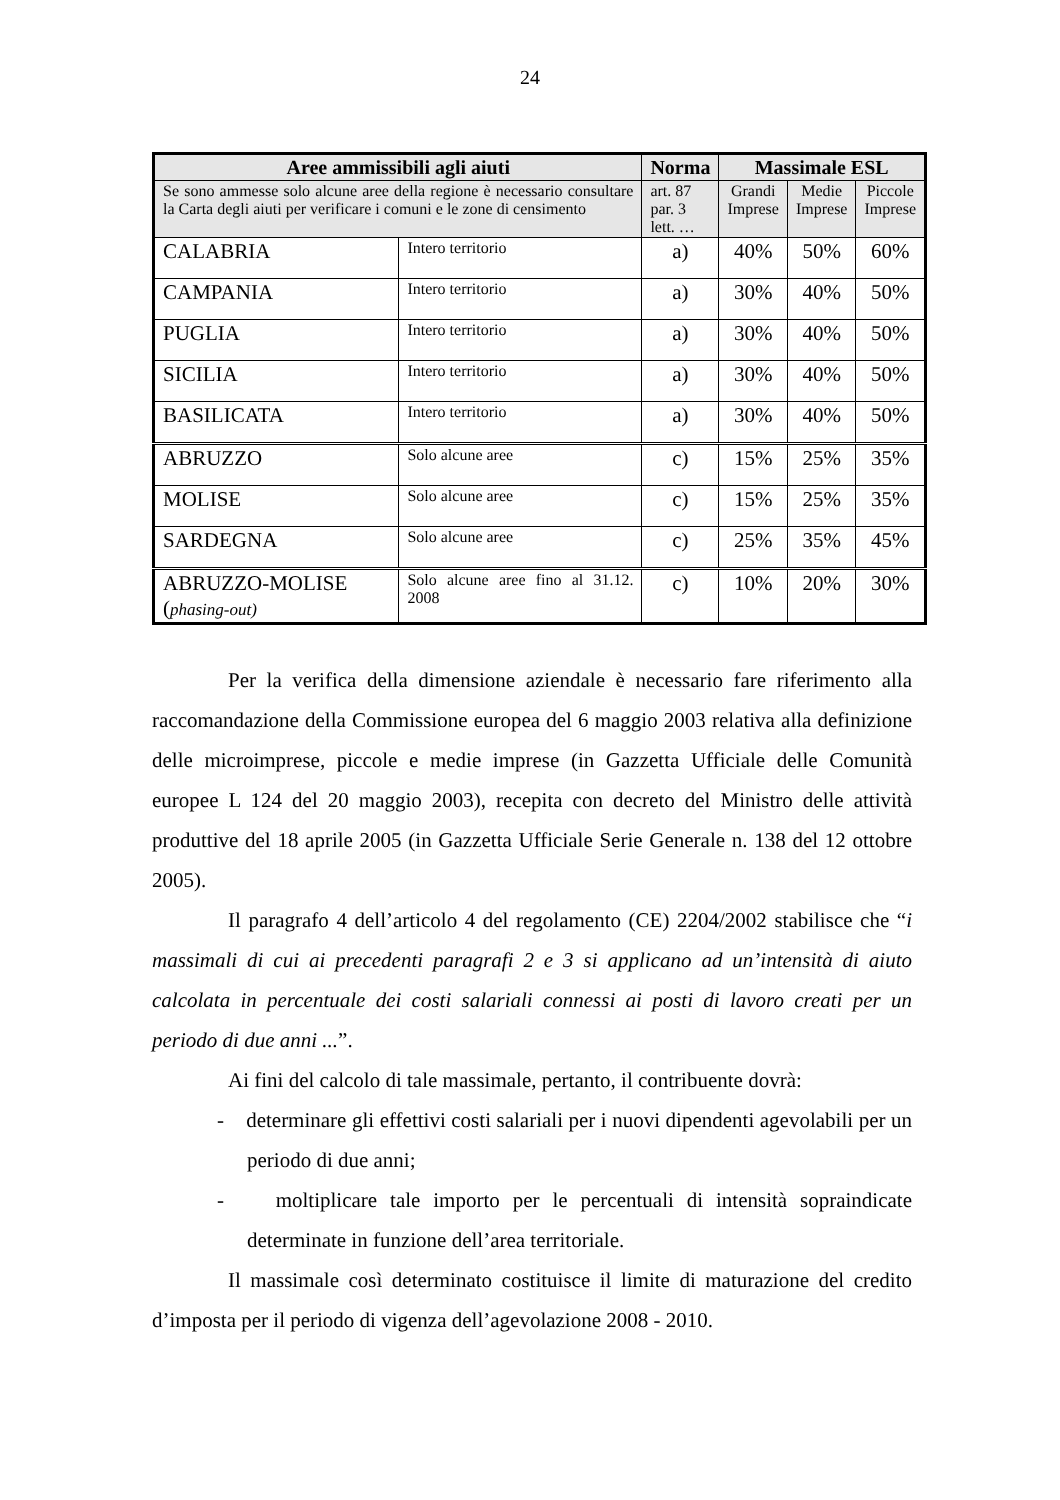24
| Aree ammissibili agli aiuti | | Norma | Massimale ESL | | |
| --- | --- | --- | --- | --- | --- |
| Se sono ammesse solo alcune aree della regione è necessario consultare la Carta degli aiuti per verificare i comuni e le zone di censimento | | art. 87 par. 3 lett. … | Grandi Imprese | Medie Imprese | Piccole Imprese |
| CALABRIA | Intero territorio | a) | 40% | 50% | 60% |
| CAMPANIA | Intero territorio | a) | 30% | 40% | 50% |
| PUGLIA | Intero territorio | a) | 30% | 40% | 50% |
| SICILIA | Intero territorio | a) | 30% | 40% | 50% |
| BASILICATA | Intero territorio | a) | 30% | 40% | 50% |
| ABRUZZO | Solo alcune aree | c) | 15% | 25% | 35% |
| MOLISE | Solo alcune aree | c) | 15% | 25% | 35% |
| SARDEGNA | Solo alcune aree | c) | 25% | 35% | 45% |
| ABRUZZO-MOLISE ( phasing-out) | Solo alcune aree fino al 31.12. 2008 | c) | 10% | 20% | 30% |
Per la verifica della dimensione aziendale è necessario fare riferimento alla raccomandazione della Commissione europea del 6 maggio 2003 relativa alla definizione delle microimprese, piccole e medie imprese (in Gazzetta Ufficiale delle Comunità europee L 124 del 20 maggio 2003), recepita con decreto del Ministro delle attività produttive del 18 aprile 2005 (in Gazzetta Ufficiale Serie Generale n. 138 del 12 ottobre 2005).
Il paragrafo 4 dell’articolo 4 del regolamento (CE) 2204/2002 stabilisce che “i massimali di cui ai precedenti paragrafi 2 e 3 si applicano ad un’intensità di aiuto calcolata in percentuale dei costi salariali connessi ai posti di lavoro creati per un periodo di due anni ...”.
Ai fini del calcolo di tale massimale, pertanto, il contribuente dovrà:
- determinare gli effettivi costi salariali per i nuovi dipendenti agevolabili per un periodo di due anni;
- moltiplicare tale importo per le percentuali di intensità sopraindicate determinate in funzione dell’area territoriale.
Il massimale così determinato costituisce il limite di maturazione del credito d’imposta per il periodo di vigenza dell’agevolazione 2008 - 2010.